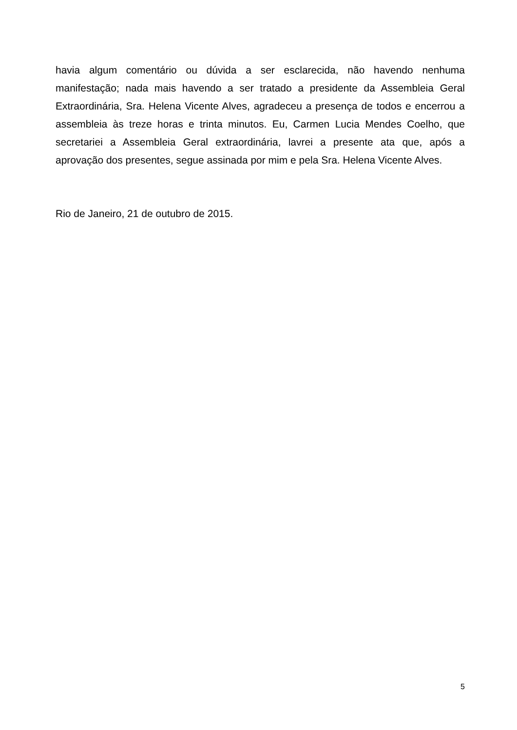havia algum comentário ou dúvida a ser esclarecida, não havendo nenhuma manifestação; nada mais havendo a ser tratado a presidente da Assembleia Geral Extraordinária, Sra. Helena Vicente Alves, agradeceu a presença de todos e encerrou a assembleia às treze horas e trinta minutos. Eu, Carmen Lucia Mendes Coelho, que secretariei a Assembleia Geral extraordinária, lavrei a presente ata que, após a aprovação dos presentes, segue assinada por mim e pela Sra. Helena Vicente Alves.
Rio de Janeiro, 21 de outubro de 2015.
5